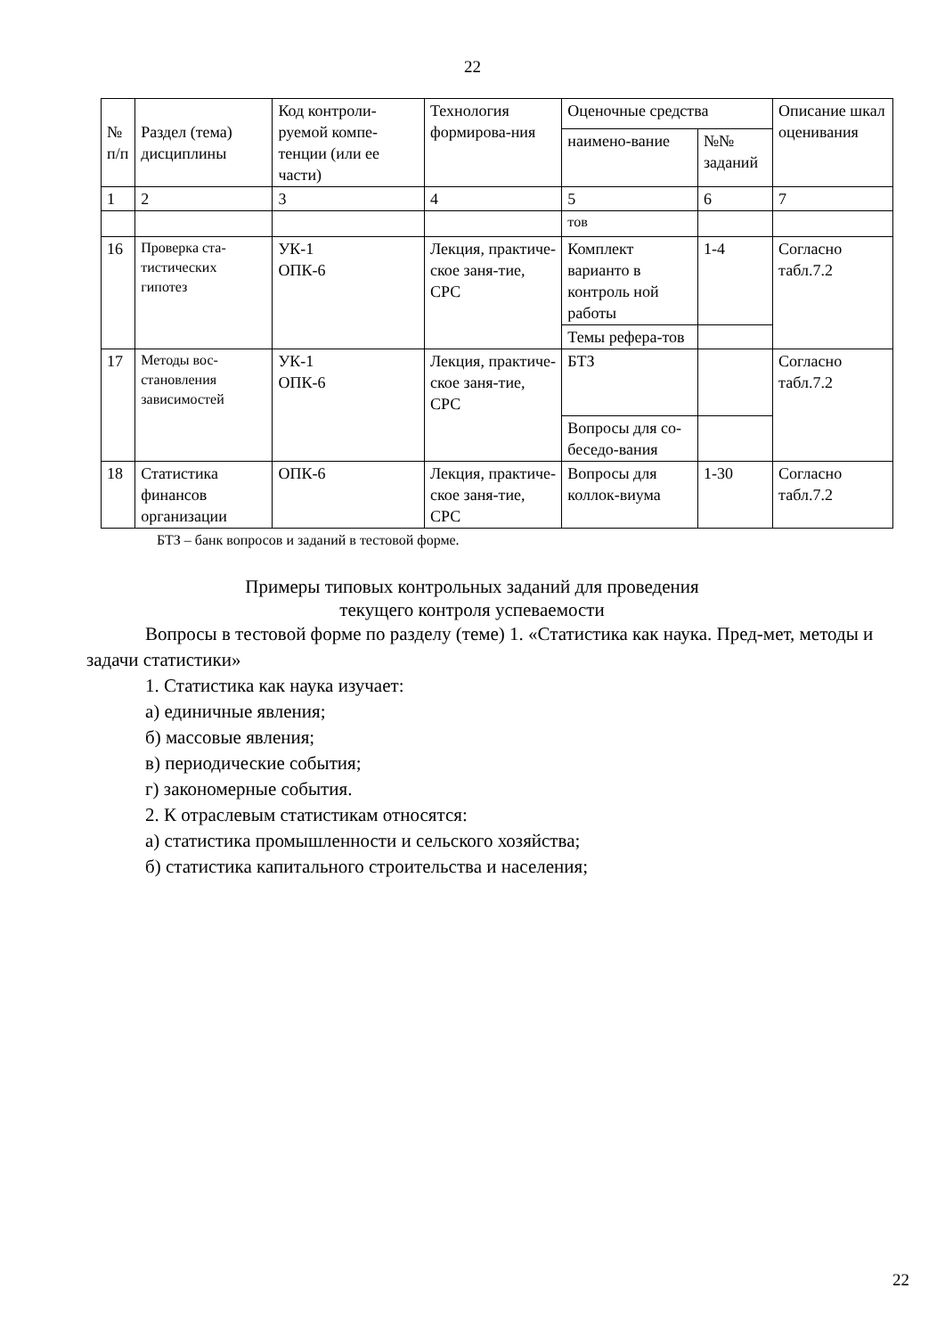22
| № п/п | Раздел (тема) дисциплины | Код контроли-руемой компе-тенции (или ее части) | Технология формирова-ния | Оценочные средства | | Описание шкал оценивания |
| --- | --- | --- | --- | --- | --- | --- |
| | | | | наимено-вание | №№ заданий | |
| 1 | 2 | 3 | 4 | 5 | 6 | 7 |
| | | | | тов | | |
| 16 | Проверка ста-тистических гипотез | УК-1 ОПК-6 | Лекция, практиче-ское заня-тие, СРС | Комплект варианто в контроль ной работы | 1-4 | Согласно табл.7.2 |
| | | | | Темы рефера-тов | | |
| 17 | Методы вос-становления зависимостей | УК-1 ОПК-6 | Лекция, практиче-ское заня-тие, СРС | БТЗ | | Согласно табл.7.2 |
| | | | | Вопросы для со-беседо-вания | | |
| 18 | Статистика финансов организации | ОПК-6 | Лекция, практиче-ское заня-тие, СРС | Вопросы для коллок-виума | 1-30 | Согласно табл.7.2 |
БТЗ – банк вопросов и заданий в тестовой форме.
Примеры типовых контрольных заданий для проведения текущего контроля успеваемости
Вопросы в тестовой форме по разделу (теме) 1. «Статистика как наука. Пред-мет, методы и задачи статистики»
1. Статистика как наука изучает:
а) единичные явления;
б) массовые явления;
в) периодические события;
г) закономерные события.
2. К отраслевым статистикам относятся:
а) статистика промышленности и сельского хозяйства;
б) статистика капитального строительства и населения;
22